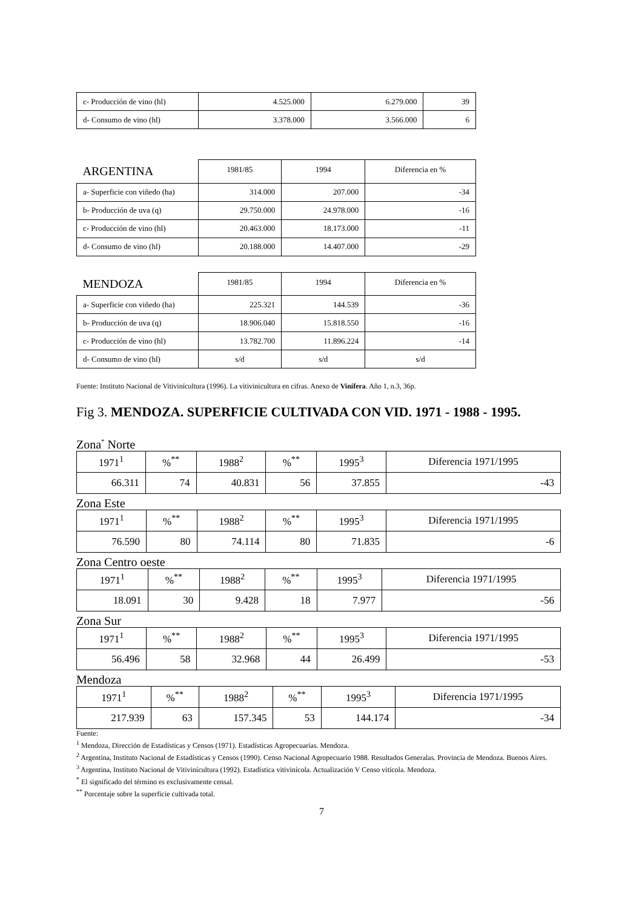| c- Producción de vino (hl) | 4.525.000 | 6.279.000 | 39 |
| d- Consumo de vino (hl) | 3.378.000 | 3.566.000 | 6 |
| ARGENTINA | 1981/85 | 1994 | Diferencia en % |
| a- Superficie con viñedo (ha) | 314.000 | 207.000 | -34 |
| b- Producción de uva (q) | 29.750.000 | 24.978.000 | -16 |
| c- Producción de vino (hl) | 20.463.000 | 18.173.000 | -11 |
| d- Consumo de vino (hl) | 20.188.000 | 14.407.000 | -29 |
| MENDOZA | 1981/85 | 1994 | Diferencia en % |
| a- Superficie con viñedo (ha) | 225.321 | 144.539 | -36 |
| b- Producción de uva (q) | 18.906.040 | 15.818.550 | -16 |
| c- Producción de vino (hl) | 13.782.700 | 11.896.224 | -14 |
| d- Consumo de vino (hl) | s/d | s/d | s/d |
Fuente: Instituto Nacional de Vitivinícultura (1996). La vitivinicultura en cifras. Anexo de Vinífera. Año 1, n.3, 36p.
Fig 3. MENDOZA. SUPERFICIE CULTIVADA CON VID. 1971 - 1988 - 1995.
Zona<sup>*</sup> Norte
| 1971<sup>1</sup> | %<sup>**</sup> | 1988<sup>2</sup> | %<sup>**</sup> | 1995<sup>3</sup> | Diferencia 1971/1995 |
| 66.311 | 74 | 40.831 | 56 | 37.855 | -43 |
Zona Este
| 1971<sup>1</sup> | %<sup>**</sup> | 1988<sup>2</sup> | %<sup>**</sup> | 1995<sup>3</sup> | Diferencia 1971/1995 |
| 76.590 | 80 | 74.114 | 80 | 71.835 | -6 |
Zona Centro oeste
| 1971<sup>1</sup> | %<sup>**</sup> | 1988<sup>2</sup> | %<sup>**</sup> | 1995<sup>3</sup> | Diferencia 1971/1995 |
| 18.091 | 30 | 9.428 | 18 | 7.977 | -56 |
Zona Sur
| 1971<sup>1</sup> | %<sup>**</sup> | 1988<sup>2</sup> | %<sup>**</sup> | 1995<sup>3</sup> | Diferencia 1971/1995 |
| 56.496 | 58 | 32.968 | 44 | 26.499 | -53 |
Mendoza
| 1971<sup>1</sup> | %<sup>**</sup> | 1988<sup>2</sup> | %<sup>**</sup> | 1995<sup>3</sup> | Diferencia 1971/1995 |
| 217.939 | 63 | 157.345 | 53 | 144.174 | -34 |
Fuente:
<sup>1</sup> Mendoza, Dirección de Estadísticas y Censos (1971). Estadísticas Agropecuarias. Mendoza.
<sup>2</sup> Argentina, Instituto Nacional de Estadísticas y Censos (1990). Censo Nacional Agropecuario 1988. Resultados Generalas. Provincia de Mendoza. Buenos Aires.
<sup>3</sup> Argentina, Instituto Nacional de Vitivinícultura (1992). Estadística vitivinícola. Actualización V Censo vitícola. Mendoza.
<sup>*</sup> El significado del término es exclusivamente censal.
<sup>**</sup> Porcentaje sobre la superficie cultivada total.
7